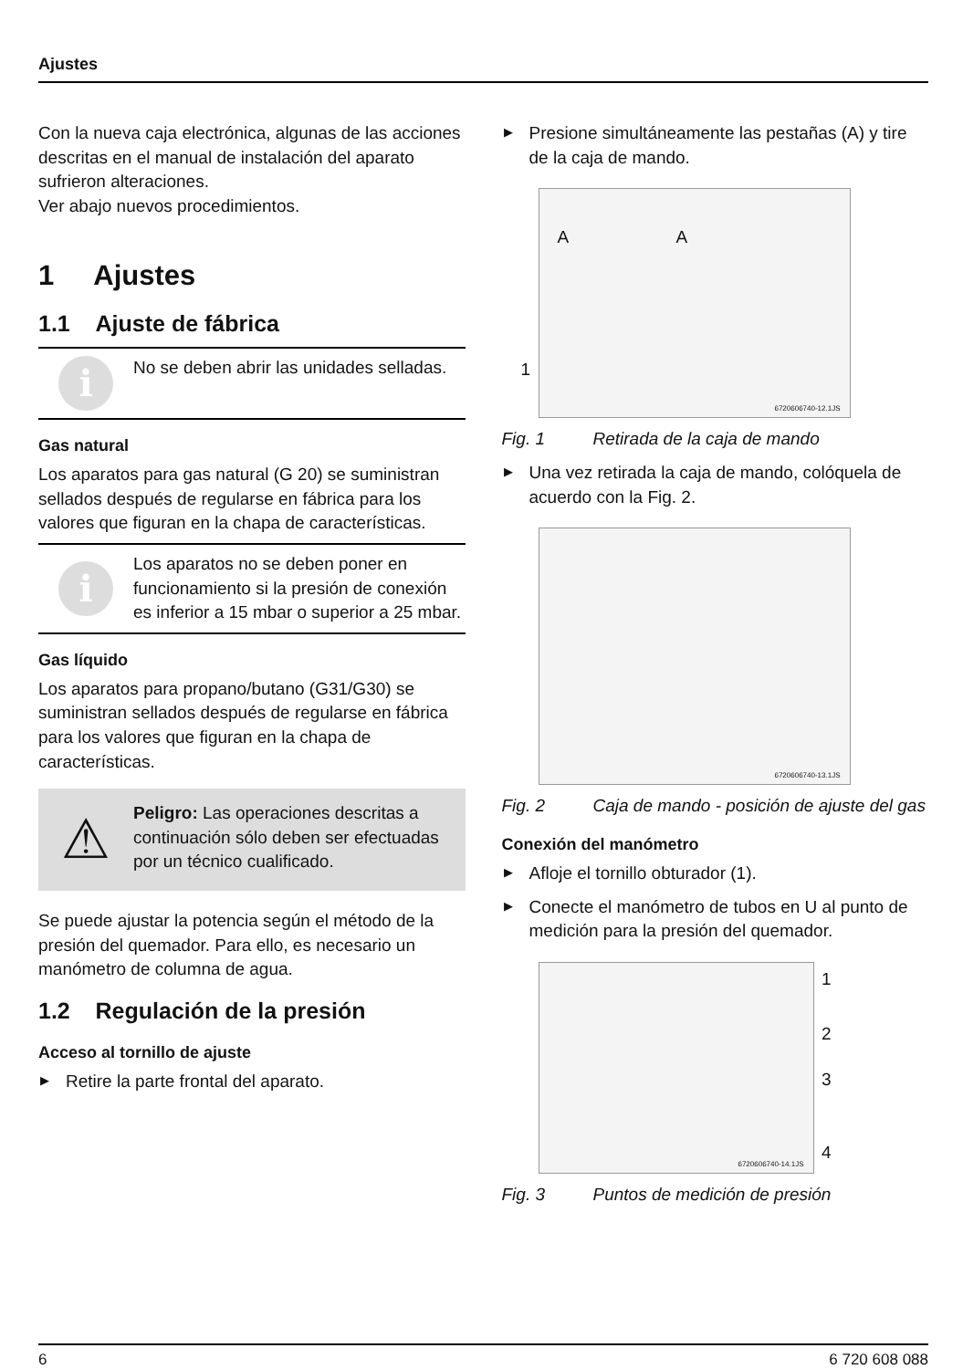Ajustes
Con la nueva caja electrónica, algunas de las acciones descritas en el manual de instalación del aparato sufrieron alteraciones.
Ver abajo nuevos procedimientos.
1 Ajustes
1.1 Ajuste de fábrica
i
No se deben abrir las unidades selladas.
Gas natural
Los aparatos para gas natural (G 20) se suministran sellados después de regularse en fábrica para los valores que figuran en la chapa de características.
i
Los aparatos no se deben poner en funcionamiento si la presión de conexión es inferior a 15 mbar o superior a 25 mbar.
Gas líquido
Los aparatos para propano/butano (G31/G30) se suministran sellados después de regularse en fábrica para los valores que figuran en la chapa de características.
⚠
Peligro: Las operaciones descritas a continuación sólo deben ser efectuadas por un técnico cualificado.
Se puede ajustar la potencia según el método de la presión del quemador. Para ello, es necesario un manómetro de columna de agua.
1.2 Regulación de la presión
Acceso al tornillo de ajuste
▶ Retire la parte frontal del aparato.
▶ Presione simultáneamente las pestañas (A) y tire de la caja de mando.
A A
1
6720606740-12.1JS
Fig. 1 Retirada de la caja de mando
▶ Una vez retirada la caja de mando, colóquela de acuerdo con la Fig. 2.
6720606740-13.1JS
Fig. 2 Caja de mando - posición de ajuste del gas
Conexión del manómetro
▶ Afloje el tornillo obturador (1).
▶ Conecte el manómetro de tubos en U al punto de medición para la presión del quemador.
1
2
3
4
6720606740-14.1JS
Fig. 3 Puntos de medición de presión
6 6 720 608 088